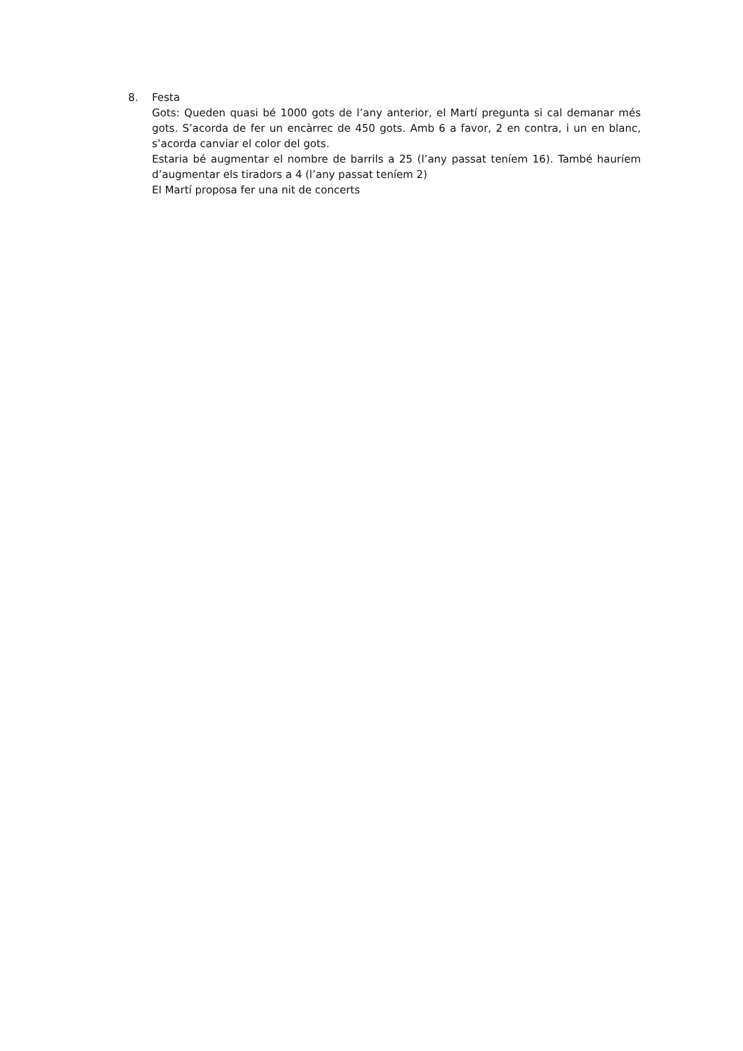8. Festa
Gots: Queden quasi bé 1000 gots de l’any anterior, el Martí pregunta si cal demanar més gots. S’acorda de fer un encàrrec de 450 gots. Amb 6 a favor, 2 en contra, i un en blanc, s’acorda canviar el color del gots.
Estaria bé augmentar el nombre de barrils a 25 (l’any passat teníem 16). També hauríem d’augmentar els tiradors a 4 (l’any passat teníem 2)
El Martí proposa fer una nit de concerts